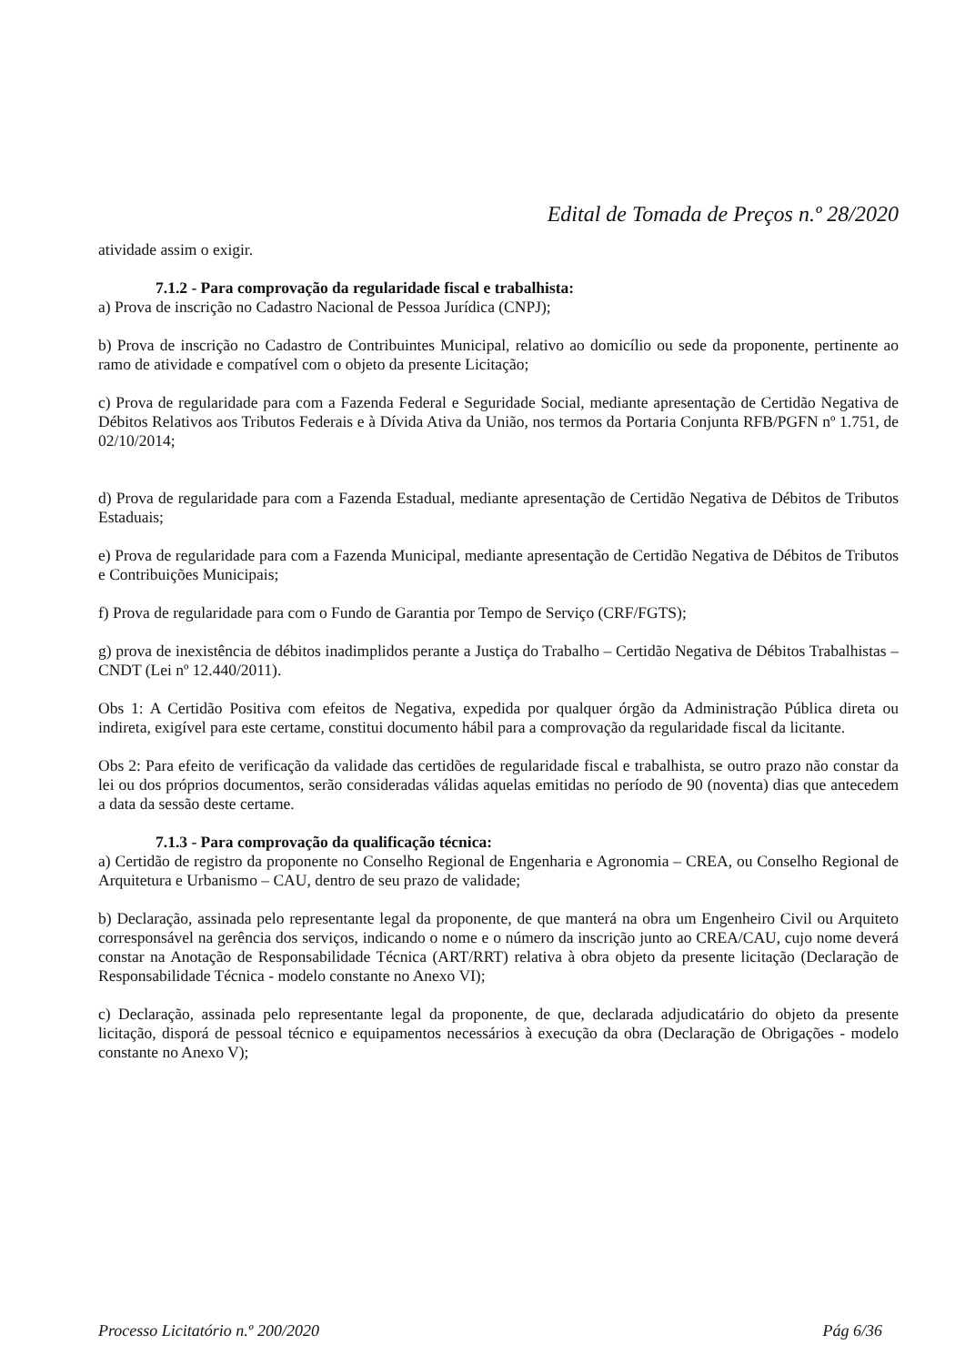Edital de Tomada de Preços n.º 28/2020
atividade assim o exigir.
7.1.2 - Para comprovação da regularidade fiscal e trabalhista:
a) Prova de inscrição no Cadastro Nacional de Pessoa Jurídica (CNPJ);
b) Prova de inscrição no Cadastro de Contribuintes Municipal, relativo ao domicílio ou sede da proponente, pertinente ao ramo de atividade e compatível com o objeto da presente Licitação;
c) Prova de regularidade para com a Fazenda Federal e Seguridade Social, mediante apresentação de Certidão Negativa de Débitos Relativos aos Tributos Federais e à Dívida Ativa da União, nos termos da Portaria Conjunta RFB/PGFN nº 1.751, de 02/10/2014;
d) Prova de regularidade para com a Fazenda Estadual, mediante apresentação de Certidão Negativa de Débitos de Tributos Estaduais;
e) Prova de regularidade para com a Fazenda Municipal, mediante apresentação de Certidão Negativa de Débitos de Tributos e Contribuições Municipais;
f) Prova de regularidade para com o Fundo de Garantia por Tempo de Serviço (CRF/FGTS);
g) prova de inexistência de débitos inadimplidos perante a Justiça do Trabalho – Certidão Negativa de Débitos Trabalhistas – CNDT (Lei nº 12.440/2011).
Obs 1: A Certidão Positiva com efeitos de Negativa, expedida por qualquer órgão da Administração Pública direta ou indireta, exigível para este certame, constitui documento hábil para a comprovação da regularidade fiscal da licitante.
Obs 2: Para efeito de verificação da validade das certidões de regularidade fiscal e trabalhista, se outro prazo não constar da lei ou dos próprios documentos, serão consideradas válidas aquelas emitidas no período de 90 (noventa) dias que antecedem a data da sessão deste certame.
7.1.3 - Para comprovação da qualificação técnica:
a) Certidão de registro da proponente no Conselho Regional de Engenharia e Agronomia – CREA, ou Conselho Regional de Arquitetura e Urbanismo – CAU, dentro de seu prazo de validade;
b) Declaração, assinada pelo representante legal da proponente, de que manterá na obra um Engenheiro Civil ou Arquiteto corresponsável na gerência dos serviços, indicando o nome e o número da inscrição junto ao CREA/CAU, cujo nome deverá constar na Anotação de Responsabilidade Técnica (ART/RRT) relativa à obra objeto da presente licitação (Declaração de Responsabilidade Técnica - modelo constante no Anexo VI);
c) Declaração, assinada pelo representante legal da proponente, de que, declarada adjudicatário do objeto da presente licitação, disporá de pessoal técnico e equipamentos necessários à execução da obra (Declaração de Obrigações - modelo constante no Anexo V);
Processo Licitatório n.º 200/2020 Pág 6/36